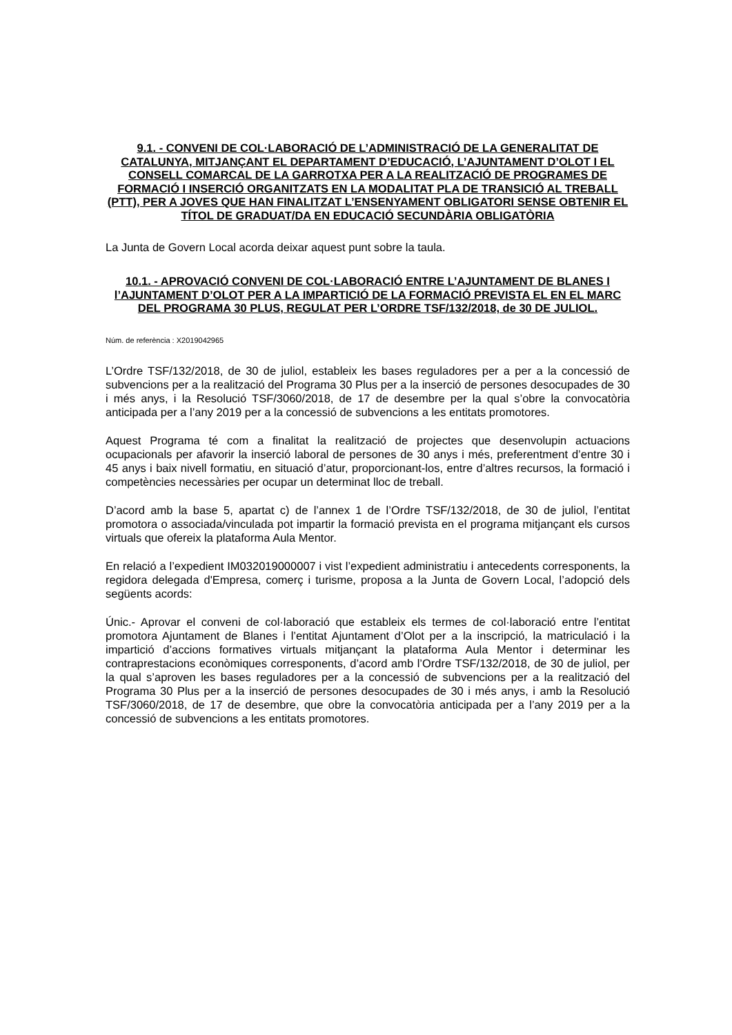9.1. - CONVENI DE COL·LABORACIÓ DE L’ADMINISTRACIÓ DE LA GENERALITAT DE CATALUNYA, MITJANÇANT EL DEPARTAMENT D’EDUCACIÓ, L’AJUNTAMENT D’OLOT I EL CONSELL COMARCAL DE LA GARROTXA PER A LA REALITZACIÓ DE PROGRAMES DE FORMACIÓ I INSERCIÓ ORGANITZATS EN LA MODALITAT PLA DE TRANSICIÓ AL TREBALL (PTT), PER A JOVES QUE HAN FINALITZAT L’ENSENYAMENT OBLIGATORI SENSE OBTENIR EL TÍTOL DE GRADUAT/DA EN EDUCACIÓ SECUNDÀRIA OBLIGATÒRIA
La Junta de Govern Local acorda deixar aquest punt sobre la taula.
10.1. - APROVACIÓ CONVENI DE COL·LABORACIÓ ENTRE L’AJUNTAMENT DE BLANES I l’AJUNTAMENT D’OLOT PER A LA IMPARTICIÓ DE LA FORMACIÓ PREVISTA EL EN EL MARC DEL PROGRAMA 30 PLUS, REGULAT PER L’ORDRE TSF/132/2018, de 30 DE JULIOL.
Núm. de referència : X2019042965
L’Ordre TSF/132/2018, de 30 de juliol, estableix les bases reguladores per a per a la concessió de subvencions per a la realització del Programa 30 Plus per a la inserció de persones desocupades de 30 i més anys, i la Resolució TSF/3060/2018, de 17 de desembre per la qual s’obre la convocatòria anticipada per a l’any 2019 per a la concessió de subvencions a les entitats promotores.
Aquest Programa té com a finalitat la realització de projectes que desenvolupin actuacions ocupacionals per afavorir la inserció laboral de persones de 30 anys i més, preferentment d’entre 30 i 45 anys i baix nivell formatiu, en situació d’atur, proporcionant-los, entre d’altres recursos, la formació i competències necessàries per ocupar un determinat lloc de treball.
D’acord amb la base 5, apartat c) de l’annex 1 de l’Ordre TSF/132/2018, de 30 de juliol, l’entitat promotora o associada/vinculada pot impartir la formació prevista en el programa mitjançant els cursos virtuals que ofereix la plataforma Aula Mentor.
En relació a l’expedient IM032019000007 i vist l’expedient administratiu i antecedents corresponents, la regidora delegada d'Empresa, comerç i turisme, proposa a la Junta de Govern Local, l’adopció dels següents acords:
Únic.- Aprovar el conveni de col·laboració que estableix els termes de col·laboració entre l’entitat promotora Ajuntament de Blanes i l’entitat Ajuntament d’Olot per a la inscripció, la matriculació i la impartició d’accions formatives virtuals mitjançant la plataforma Aula Mentor i determinar les contraprestacions econòmiques corresponents, d’acord amb l’Ordre TSF/132/2018, de 30 de juliol, per la qual s’aproven les bases reguladores per a la concessió de subvencions per a la realització del Programa 30 Plus per a la inserció de persones desocupades de 30 i més anys, i amb la Resolució TSF/3060/2018, de 17 de desembre, que obre la convocatòria anticipada per a l’any 2019 per a la concessió de subvencions a les entitats promotores.